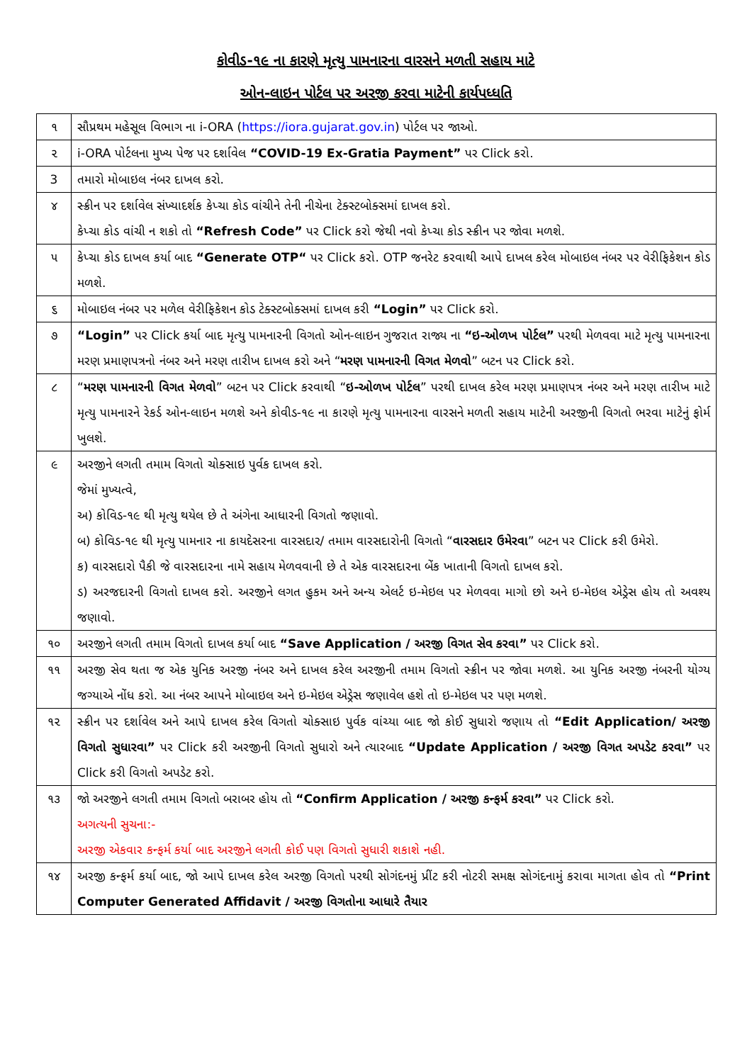કોવીડ-૧૯ ના કારણે મૃત્યુ પામનારના વારસને મળતી સહાય માટે
ઓન-લાઇન પોર્ટલ પર અરજી કરવા માટેની કાર્યપધ્ધતિ
| ૧ | સૌપ્રથમ મહેસૂલ વિભાગ ના i-ORA ( https://iora.gujarat.gov.in ) પોર્ટલ પર જાઓ. |
| ૨ | i-ORA પોર્ટલના મુખ્ય પેજ પર દર્શાવેલ “COVID-19 Ex-Gratia Payment” પર Click કરો. |
| 3 | તમારો મોબાઇલ નંબર દાખલ કરો. |
| ૪ | સ્ક્રીન પર દર્શાવેલ સંખ્યાદર્શક કેપ્ચા કોડ વાંચીને તેની નીચેના ટેક્સ્ટબોક્સમાં દાખલ કરો. કેપ્ચા કોડ વાંચી ન શકો તો “Refresh Code” પર Click કરો જેથી નવો કેપ્ચા કોડ સ્ક્રીન પર જોવા મળશે. |
| ૫ | કેપ્ચા કોડ દાખલ કર્યા બાદ “Generate OTP“ પર Click કરો. OTP જનરેટ કરવાથી આપે દાખલ કરેલ મોબાઇલ નંબર પર વેરીફિકેશન કોડ મળશે. |
| ૬ | મોબાઇલ નંબર પર મળેલ વેરીફિકેશન કોડ ટેક્સ્ટબોક્સમાં દાખલ કરી “Login” પર Click કરો. |
| ૭ | “Login” પર Click કર્યા બાદ મૃત્યુ પામનારની વિગતો ઓન-લાઇન ગુજરાત રાજ્ય ના “ઇ-ઓળખ પોર્ટલ” પરથી મેળવવા માટે મૃત્યુ પામનારના મરણ પ્રમાણપત્રનો નંબર અને મરણ તારીખ દાખલ કરો અને “ મરણ પામનારની વિગત મેળવો ” બટન પર Click કરો. |
| ૮ | “ મરણ પામનારની વિગત મેળવો ” બટન પર Click કરવાથી “ ઇ-ઓળખ પોર્ટલ ” પરથી દાખલ કરેલ મરણ પ્રમાણપત્ર નંબર અને મરણ તારીખ માટે મૃત્યુ પામનારને રેકર્ડ ઓન-લાઇન મળશે અને કોવીડ-૧૯ ના કારણે મૃત્યુ પામનારના વારસને મળતી સહાય માટેની અરજીની વિગતો ભરવા માટેનું ફોર્મ ખુલશે. |
| ૯ | અરજીને લગતી તમામ વિગતો ચોક્સાઇ પુર્વક દાખલ કરો. જેમાં મુખ્યત્વે, અ) કોવિડ-૧૯ થી મૃત્યુ થયેલ છે તે અંગેના આધારની વિગતો જણાવો. બ) કોવિડ-૧૯ થી મૃત્યુ પામનાર ના કાયદેસરના વારસદાર/ તમામ વારસદારોની વિગતો “ વારસદાર ઉમેરવા ” બટન પર Click કરી ઉમેરો. ક) વારસદારો પૈકી જે વારસદારના નામે સહાય મેળવવાની છે તે એક વારસદારના બેંક ખાતાની વિગતો દાખલ કરો. ડ) અરજદારની વિગતો દાખલ કરો. અરજીને લગત હુકમ અને અન્ય એલર્ટ ઇ-મેઇલ પર મેળવવા માગો છો અને ઇ-મેઇલ એડ્રેસ હોય તો અવશ્ય જણાવો. |
| ૧૦ | અરજીને લગતી તમામ વિગતો દાખલ કર્યા બાદ “Save Application / અરજી વિગત સેવ કરવા” પર Click કરો. |
| ૧૧ | અરજી સેવ થતા જ એક યુનિક અરજી નંબર અને દાખલ કરેલ અરજીની તમામ વિગતો સ્ક્રીન પર જોવા મળશે. આ યુનિક અરજી નંબરની યોગ્ય જગ્યાએ નોંધ કરો. આ નંબર આપને મોબાઇલ અને ઇ-મેઇલ એડ્રેસ જણાવેલ હશે તો ઇ-મેઇલ પર પણ મળશે. |
| ૧૨ | સ્ક્રીન પર દર્શાવેલ અને આપે દાખલ કરેલ વિગતો ચોક્સાઇ પુર્વક વાંચ્યા બાદ જો કોઈ સુધારો જણાય તો “Edit Application/ અરજી વિગતો સુધારવા” પર Click કરી અરજીની વિગતો સુધારો અને ત્યારબાદ “Update Application / અરજી વિગત અપડેટ કરવા” પર Click કરી વિગતો અપડેટ કરો. |
| ૧૩ | જો અરજીને લગતી તમામ વિગતો બરાબર હોય તો “Confirm Application / અરજી કન્ફર્મ કરવા” પર Click કરો. અગત્યની સુચના:- અરજી એકવાર કન્ફર્મ કર્યા બાદ અરજીને લગતી કોઈ પણ વિગતો સુધારી શકાશે નહી. |
| ૧૪ | અરજી કન્ફર્મ કર્યા બાદ, જો આપે દાખલ કરેલ અરજી વિગતો પરથી સોગંદનમું પ્રીંટ કરી નોટરી સમક્ષ સોગંદનામું કરાવા માગતા હોવ તો “Print Computer Generated Affidavit / અરજી વિગતોના આધારે તૈયાર |